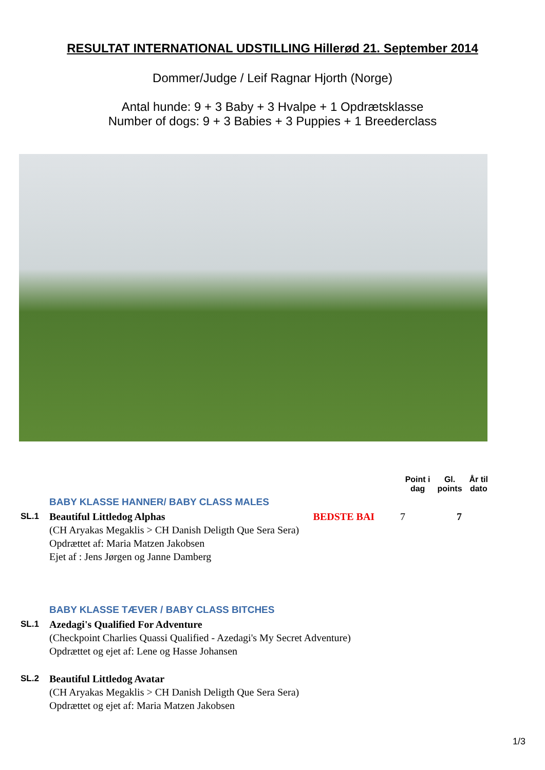RESULTAT INTERNATIONAL UDSTILLING Hillerød 21. September 2014
Dommer/Judge / Leif Ragnar Hjorth (Norge)
Antal hunde: 9 + 3 Baby + 3 Hvalpe + 1 Opdrætsklasse
Number of dogs: 9 + 3 Babies + 3 Puppies + 1 Breederclass
Point i
dag
Gl.
points
År til
dato
BABY KLASSE HANNER/ BABY CLASS MALES
SL.1
Beautiful Littledog Alphas BEDSTE BAI 7 7
(CH Aryakas Megaklis > CH Danish Deligth Que Sera Sera)
Opdrættet af: Maria Matzen Jakobsen
Ejet af : Jens Jørgen og Janne Damberg
BABY KLASSE TÆVER / BABY CLASS BITCHES
SL.1
Azedagi's Qualified For Adventure
(Checkpoint Charlies Quassi Qualified - Azedagi's My Secret Adventure)
Opdrættet og ejet af: Lene og Hasse Johansen
SL.2
Beautiful Littledog Avatar
(CH Aryakas Megaklis > CH Danish Deligth Que Sera Sera)
Opdrættet og ejet af: Maria Matzen Jakobsen
1/3